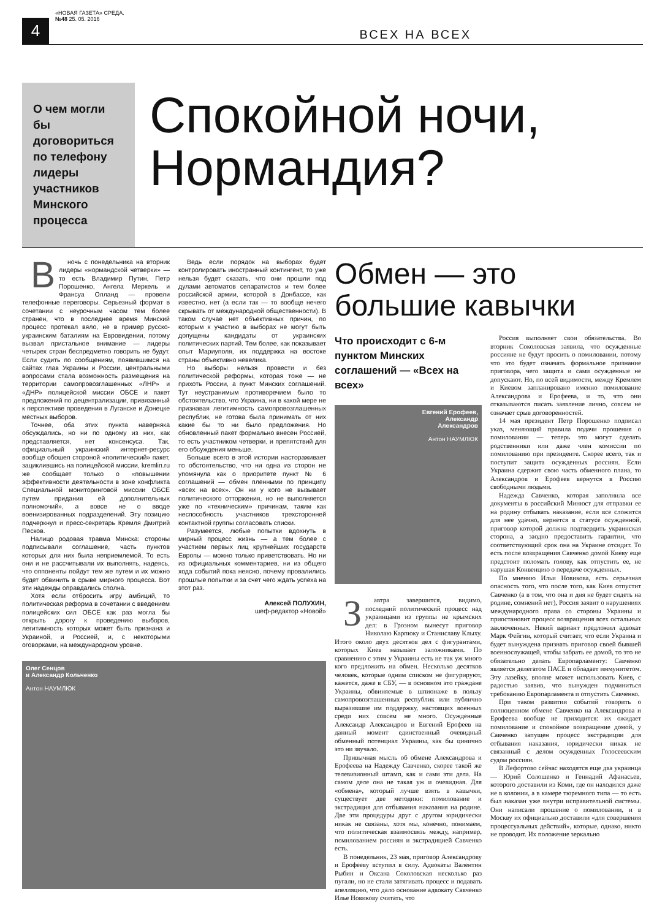4
«НОВАЯ ГАЗЕТА» СРЕДА.
№48 25. 05. 2016
ВСЕХ НА ВСЕХ
О чем могли бы договориться по телефону лидеры участников Минского процесса
Спокойной ночи, Нормандия?
Вночь с понедельника на вторник лидеры «нормандской четверки» — то есть Владимир Путин, Петр Порошенко, Ангела Меркель и Франсуа Олланд — провели телефонные переговоры. Серьезный формат в сочетании с неурочным часом тем более странен, что в последнее время Минский процесс протекал вяло, не в пример русско-украинским баталиям на Евровидении, потому вызвал пристальное внимание — лидеры четырех стран беспредметно говорить не будут. Если судить по сообщениям, появившимся на сайтах глав Украины и России, центральными вопросами стала возможность размещения на территории самопровозглашенных «ЛНР» и «ДНР» полицейской миссии ОБСЕ и пакет предложений по децентрализации, привязанный к перспективе проведения в Луганске и Донецке местных выборов.
Точнее, оба этих пункта наверняка обсуждались, но ни по одному из них, как представляется, нет консенсуса. Так, официальный украинский интернет-ресурс вообще обошел стороной «политический» пакет, зациклившись на полицейской миссии, kremlin.ru же сообщает только о «повышении эффективности деятельности в зоне конфликта Специальной мониторинговой миссии ОБСЕ путем придания ей дополнительных полномочий», а вовсе не о вводе военизированных подразделений. Эту позицию подчеркнул и пресс-секретарь Кремля Дмитрий Песков.
Налицо родовая травма Минска: стороны подписывали соглашение, часть пунктов которых для них была неприемлемой. То есть они и не рассчитывали их выполнять, надеясь, что оппоненты пойдут тем же путем и их можно будет обвинить в срыве мирного процесса. Вот эти надежды оправдались сполна.
Хотя если отбросить игру амбиций, то политическая реформа в сочетании с введением полицейских сил ОБСЕ как раз могла бы открыть дорогу к проведению выборов, легитимность которых может быть признана и Украиной, и Россией, и, с некоторыми оговорками, на международном уровне.
Ведь если порядок на выборах будет контролировать иностранный контингент, то уже нельзя будет сказать, что они прошли под дулами автоматов сепаратистов и тем более российской армии, которой в Донбассе, как известно, нет (а если так — то вообще нечего скрывать от международной общественности). В таком случае нет объективных причин, по которым к участию в выборах не могут быть допущены кандидаты от украинских политических партий. Тем более, как показывает опыт Мариуполя, их поддержка на востоке страны объективно невелика.
Но выборы нельзя провести и без политической реформы, которая тоже — не прихоть России, а пункт Минских соглашений. Тут неустранимым противоречием было то обстоятельство, что Украина, ни в какой мере не признавая легитимность самопровозглашенных республик, не готова была принимать от них какие бы то ни было предложения. Но обновленный пакет формально внесен Россией, то есть участником четверки, и препятствий для его обсуждения меньше.
Больше всего в этой истории настораживает то обстоятельство, что ни одна из сторон не упомянула как о приоритете пункт № 6 соглашений — обмен пленными по принципу «всех на всех». Он ни у кого не вызывает политического отторжения, но не выполняется уже по «техническим» причинам, таким как неспособность участников трехсторонней контактной группы согласовать списки.
Разумеется, любые попытки вдохнуть в мирный процесс жизнь — а тем более с участием первых лиц крупнейших государств Европы — можно только приветствовать. Но ни из официальных комментариев, ни из общего хода событий пока неясно, почему провалились прошлые попытки и за счет чего ждать успеха на этот раз.
Алексей ПОЛУХИН,
шеф-редактор «Новой»
Олег Сенцов
и Александр Кольченко
Антон НАУМЛЮК
Обмен — это большие кавычки
Что происходит с 6-м пунктом Минских соглашений — «Всех на всех»
Евгений Ерофеев,
Александр
Александров
Антон НАУМЛЮК
Завтра завершится, видимо, последний политический процесс над украинцами из группы не крымских дел: в Грозном вынесут приговор Николаю Карпюку и Станиславу Клыху. Итого около двух десятков дел с фигурантами, которых Киев называет заложниками. По сравнению с этим у Украины есть не так уж много кого предложить на обмен. Несколько десятков человек, которые одним списком не фигурируют, кажется, даже в СБУ, — в основном это граждане Украины, обвиняемые в шпионаже в пользу самопровозглашенных республик или публично выразившие им поддержку, настоящих военных среди них совсем не много. Осужденные Александр Александров и Евгений Ерофеев на данный момент единственный очевидный обменный потенциал Украины, как бы цинично это ни звучало.
Привычная мысль об обмене Александрова и Ерофеева на Надежду Савченко, скорее такой же телевизионный штамп, как и сами эти дела. На самом деле она не такая уж и очевидная. Для «обмена», который лучше взять в кавычки, существует две методики: помилование и экстрадиция для отбывания наказания на родине. Две эти процедуры друг с другом юридически никак не связаны, хотя мы, конечно, понимаем, что политическая взаимосвязь между, например, помилованием россиян и экстрадицией Савченко есть.
В понедельник, 23 мая, приговор Александрову и Ерофееву вступил в силу. Адвокаты Валентин Рыбин и Оксана Соколовская несколько раз пугали, но не стали затягивать процесс и подавать апелляцию, что дало основание адвокату Савченко Илье Новикову считать, что
Россия выполняет свои обязательства. Во вторник Соколовская заявила, что осужденные россияне не будут просить о помиловании, потому что это будет означать формальное признание приговора, чего защита и сами осужденные не допускают. Но, по всей видимости, между Кремлем и Киевом запланировано именно помилование Александрова и Ерофеева, и то, что они отказываются писать заявление лично, совсем не означает срыв договоренностей.
14 мая президент Петр Порошенко подписал указ, меняющий правила подачи прошения о помиловании — теперь это могут сделать родственники или даже член комиссии по помилованию при президенте. Скорее всего, так и поступит защита осужденных россиян. Если Украина сдержит свою часть обменного плана, то Александров и Ерофеев вернутся в Россию свободными людьми.
Надежда Савченко, которая заполнила все документы в российский Минюст для отправки ее на родину отбывать наказание, если все сложится для нее удачно, вернется в статусе осужденной, приговор которой должна подтвердить украинская сторона, а заодно предоставить гарантии, что соответствующий срок она на Украине отсидит. То есть после возвращения Савченко домой Киеву еще предстоит поломать голову, как отпустить ее, не нарушая Конвенцию о передаче осужденных.
По мнению Ильи Новикова, есть серьезная опасность того, что после того, как Киев отпустит Савченко (а в том, что она и дня не будет сидеть на родине, сомнений нет), Россия заявит о нарушениях международного права со стороны Украины и приостановит процесс возвращения всех остальных заключенных. Некий вариант предложил адвокат Марк Фейгин, который считает, что если Украина и будет вынуждена признать приговор своей бывшей военнослужащей, чтобы забрать ее домой, то это не обязательно делать Европарламенту: Савченко является делегатом ПАСЕ и обладает иммунитетом. Эту лазейку, вполне может использовать Киев, с радостью заявив, что вынужден подчиниться требованию Европарламента и отпустить Савченко.
При таком развитии событий говорить о полноценном обмене Савченко на Александрова и Ерофеева вообще не приходится: их ожидает помилование и спокойное возвращение домой, у Савченко запущен процесс экстрадиции для отбывания наказания, юридически никак не связанный с делом осужденных Голосеевским судом россиян.
В Лефортово сейчас находятся еще два украинца — Юрий Солошенко и Геннадий Афанасьев, которого доставили из Коми, где он находился даже не в колонии, а в камере тюремного типа — то есть был наказан уже внутри исправительной системы. Они написали прошение о помиловании, и в Москву их официально доставили «для совершения процессуальных действий», которые, однако, никто не проводит. Их положение зеркально